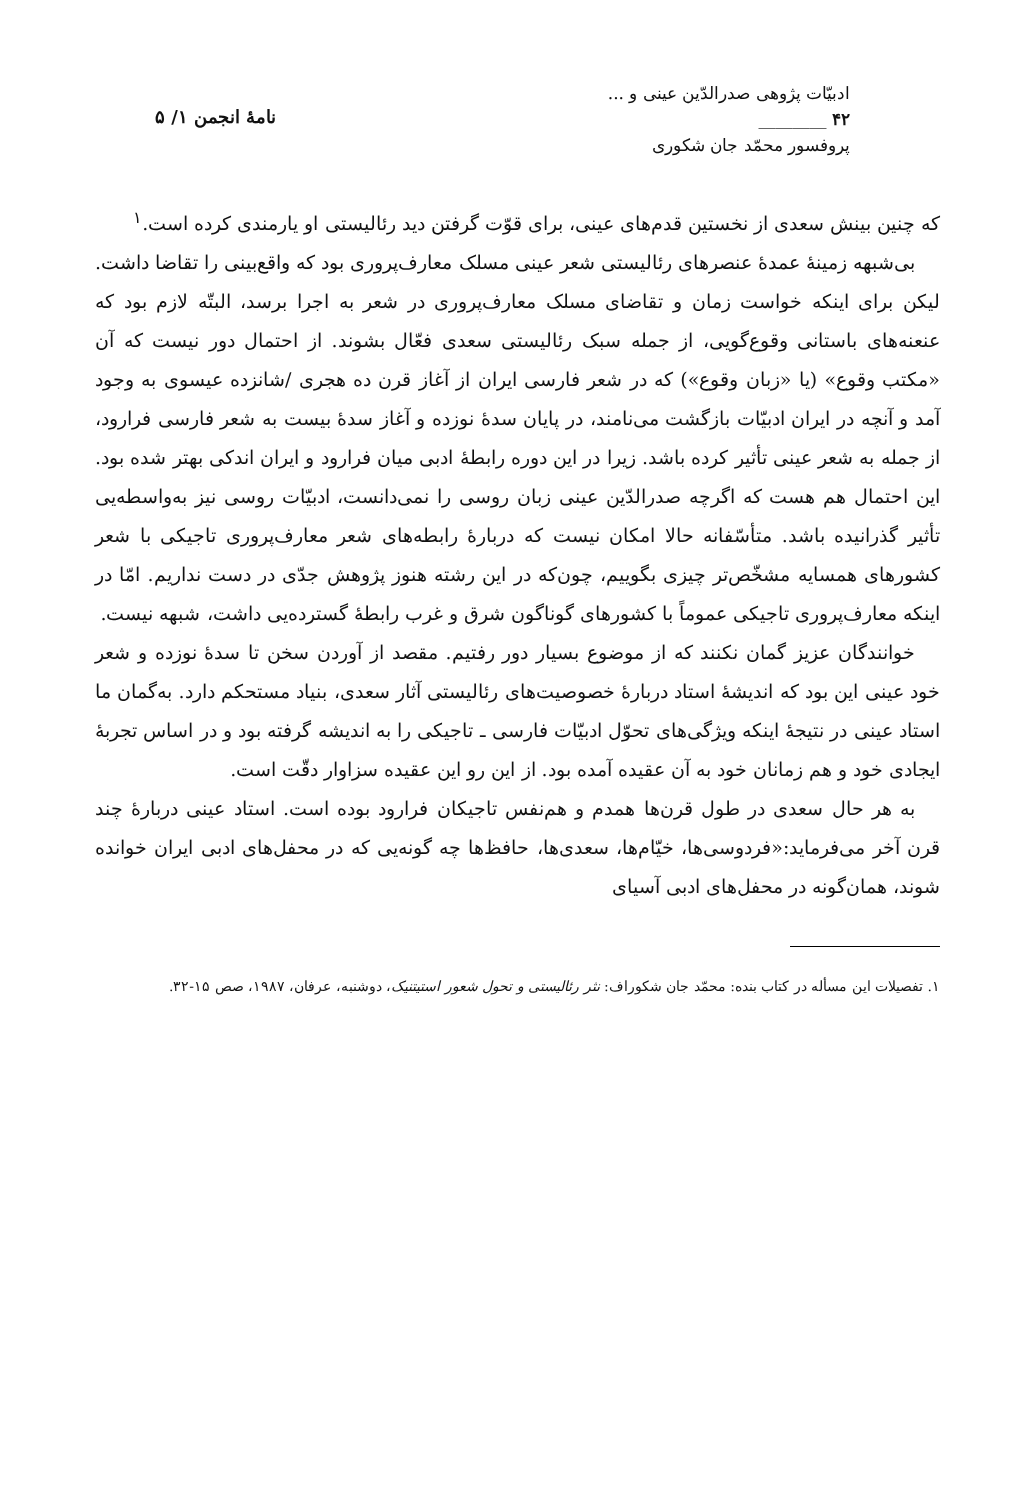ادبیّات پژوهی صدرالدّین عینی و ...
۴۲ ________
پروفسور محمّد جان شکوری
نامهٔ انجمن ۱/ ۵
که چنین بینش سعدی از نخستین قدم‌های عینی، برای قوّت گرفتن دید رئالیستی او یارمندی کرده است.<sup>۱</sup>
بی‌شبهه زمینهٔ عمدهٔ عنصرهای رئالیستی شعر عینی مسلک معارف‌پروری بود که واقع‌بینی را تقاضا داشت. لیکن برای اینکه خواست زمان و تقاضای مسلک معارف‌پروری در شعر به اجرا برسد، البتّه لازم بود که عنعنه‌های باستانی وقوع‌گویی، از جمله سبک رئالیستی سعدی فعّال بشوند. از احتمال دور نیست که آن «مکتب وقوع» (یا «زبان وقوع») که در شعر فارسی ایران از آغاز قرن ده هجری /شانزده عیسوی به وجود آمد و آنچه در ایران ادبیّات بازگشت می‌نامند، در پایان سدهٔ نوزده و آغاز سدهٔ بیست به شعر فارسی فرارود، از جمله به شعر عینی تأثیر کرده باشد. زیرا در این دوره رابطهٔ ادبی میان فرارود و ایران اندکی بهتر شده بود. این احتمال هم هست که اگرچه صدرالدّین عینی زبان روسی را نمی‌دانست، ادبیّات روسی نیز به‌واسطه‌یی تأثیر گذرانیده باشد. متأسّفانه حالا امکان نیست که دربارهٔ رابطه‌های شعر معارف‌پروری تاجیکی با شعر کشورهای همسایه مشخّص‌تر چیزی بگوییم، چون‌که در این رشته هنوز پژوهش جدّی در دست نداریم. امّا در اینکه معارف‌پروری تاجیکی عموماً با کشورهای گوناگون شرق و غرب رابطهٔ گسترده‌یی داشت، شبهه نیست.
خوانندگان عزیز گمان نکنند که از موضوع بسیار دور رفتیم. مقصد از آوردن سخن تا سدهٔ نوزده و شعر خود عینی این بود که اندیشهٔ استاد دربارهٔ خصوصیت‌های رئالیستی آثار سعدی، بنیاد مستحکم دارد. به‌گمان ما استاد عینی در نتیجهٔ اینکه ویژگی‌های تحوّل ادبیّات فارسی ـ تاجیکی را به اندیشه گرفته بود و در اساس تجربهٔ ایجادی خود و هم زمانان خود به آن عقیده آمده بود. از این رو این عقیده سزاوار دقّت است.
به هر حال سعدی در طول قرن‌ها همدم و هم‌نفس تاجیکان فرارود بوده است. استاد عینی دربارهٔ چند قرن آخر می‌فرماید:«فردوسی‌ها، خیّام‌ها، سعدی‌ها، حافظ‌ها چه گونه‌یی که در محفل‌های ادبی ایران خوانده شوند، همان‌گونه در محفل‌های ادبی آسیای
۱. تفصیلات این مسأله در کتاب بنده: محمّد جان شکوراف: نثر رئالیستی و تحول شعور استیتنیک، دوشنبه، عرفان، ۱۹۸۷، صص ۱۵-۳۲.